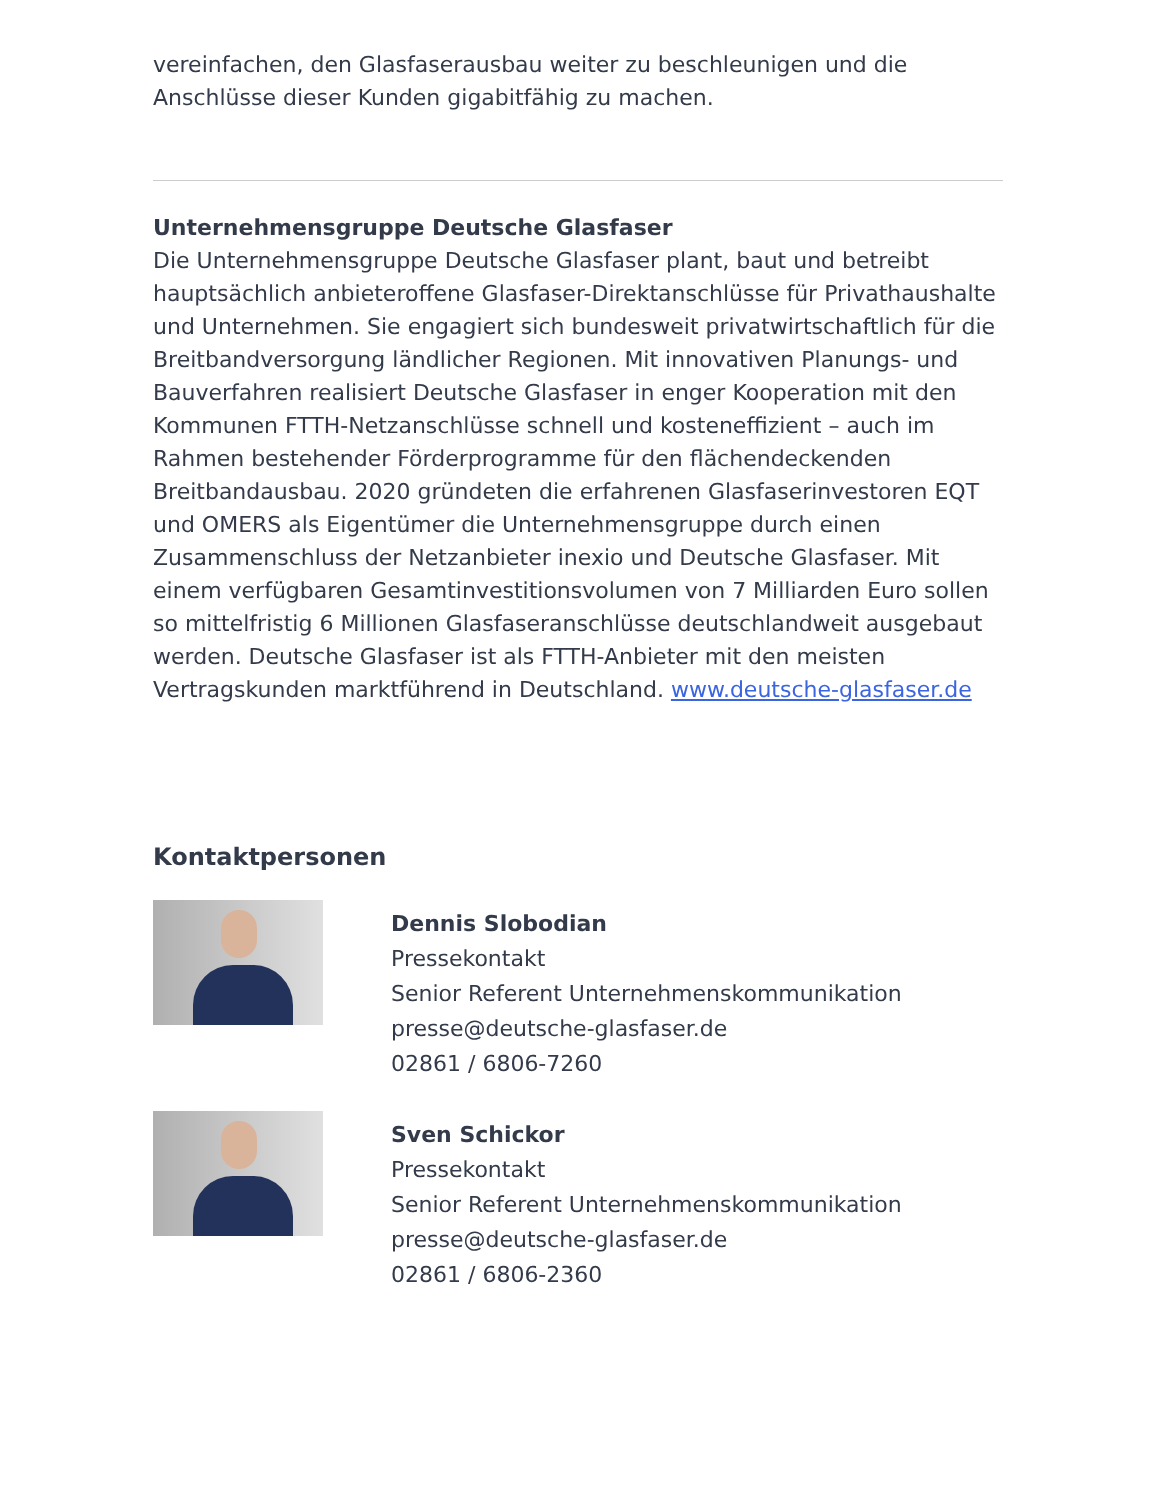vereinfachen, den Glasfaserausbau weiter zu beschleunigen und die Anschlüsse dieser Kunden gigabitfähig zu machen.
Unternehmensgruppe Deutsche Glasfaser
Die Unternehmensgruppe Deutsche Glasfaser plant, baut und betreibt hauptsächlich anbieteroffene Glasfaser-Direktanschlüsse für Privathaushalte und Unternehmen. Sie engagiert sich bundesweit privatwirtschaftlich für die Breitbandversorgung ländlicher Regionen. Mit innovativen Planungs- und Bauverfahren realisiert Deutsche Glasfaser in enger Kooperation mit den Kommunen FTTH-Netzanschlüsse schnell und kosteneffizient – auch im Rahmen bestehender Förderprogramme für den flächendeckenden Breitbandausbau. 2020 gründeten die erfahrenen Glasfaserinvestoren EQT und OMERS als Eigentümer die Unternehmensgruppe durch einen Zusammenschluss der Netzanbieter inexio und Deutsche Glasfaser. Mit einem verfügbaren Gesamtinvestitionsvolumen von 7 Milliarden Euro sollen so mittelfristig 6 Millionen Glasfaseranschlüsse deutschlandweit ausgebaut werden. Deutsche Glasfaser ist als FTTH-Anbieter mit den meisten Vertragskunden marktführend in Deutschland. www.deutsche-glasfaser.de
Kontaktpersonen
Dennis Slobodian
Pressekontakt
Senior Referent Unternehmenskommunikation
presse@deutsche-glasfaser.de
02861 / 6806-7260
Sven Schickor
Pressekontakt
Senior Referent Unternehmenskommunikation
presse@deutsche-glasfaser.de
02861 / 6806-2360